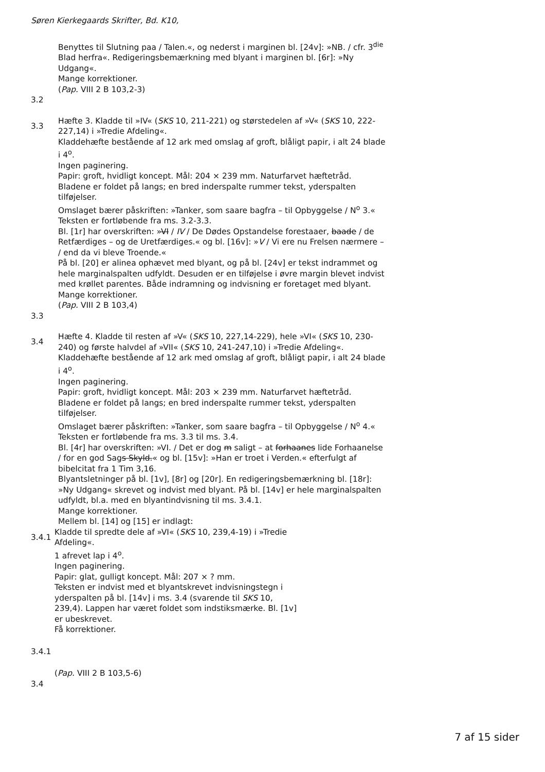Søren Kierkegaards Skrifter, Bd. K10,
Benyttes til Slutning paa / Talen.«, og nederst i marginen bl. [24v]: »NB. / cfr. 3<sup>die</sup> Blad herfra«. Redigeringsbemærkning med blyant i marginen bl. [6r]: »Ny Udgang«.
Mange korrektioner.
(Pap. VIII 2 B 103,2-3)
3.2
3.3
Hæfte 3. Kladde til »IV« (SKS 10, 211-221) og størstedelen af »V« (SKS 10, 222-227,14) i »Tredie Afdeling«.
Kladdehæfte bestående af 12 ark med omslag af groft, blåligt papir, i alt 24 blade i 4<sup>o</sup>.
Ingen paginering.
Papir: groft, hvidligt koncept. Mål: 204 × 239 mm. Naturfarvet hæftetråd.
Bladene er foldet på langs; en bred inderspalte rummer tekst, yderspalten tilføjelser.
Omslaget bærer påskriften: »Tanker, som saare bagfra – til Opbyggelse / N<sup>o</sup> 3.« Teksten er fortløbende fra ms. 3.2-3.3.
Bl. [1r] har overskriften: »VI / IV / De Dødes Opstandelse forestaaer, baade / de Retfærdiges – og de Uretfærdiges.« og bl. [16v]: »V / Vi ere nu Frelsen nærmere – / end da vi bleve Troende.«
På bl. [20] er alinea ophævet med blyant, og på bl. [24v] er tekst indrammet og hele marginalspalten udfyldt. Desuden er en tilføjelse i øvre margin blevet indvist med krøllet parentes. Både indramning og indvisning er foretaget med blyant.
Mange korrektioner.
(Pap. VIII 2 B 103,4)
3.3
3.4
Hæfte 4. Kladde til resten af »V« (SKS 10, 227,14-229), hele »VI« (SKS 10, 230-240) og første halvdel af »VII« (SKS 10, 241-247,10) i »Tredie Afdeling«.
Kladdehæfte bestående af 12 ark med omslag af groft, blåligt papir, i alt 24 blade i 4<sup>o</sup>.
Ingen paginering.
Papir: groft, hvidligt koncept. Mål: 203 × 239 mm. Naturfarvet hæftetråd.
Bladene er foldet på langs; en bred inderspalte rummer tekst, yderspalten tilføjelser.
Omslaget bærer påskriften: »Tanker, som saare bagfra – til Opbyggelse / N<sup>o</sup> 4.« Teksten er fortløbende fra ms. 3.3 til ms. 3.4.
Bl. [4r] har overskriften: »VI. / Det er dog m saligt – at forhaanes lide Forhaanelse / for en god Sags Skyld.« og bl. [15v]: »Han er troet i Verden.« efterfulgt af bibelcitat fra 1 Tim 3,16.
Blyantsletninger på bl. [1v], [8r] og [20r]. En redigeringsbemærkning bl. [18r]: »Ny Udgang« skrevet og indvist med blyant. På bl. [14v] er hele marginalspalten udfyldt, bl.a. med en blyantindvisning til ms. 3.4.1.
Mange korrektioner.
Mellem bl. [14] og [15] er indlagt:
3.4.1
Kladde til spredte dele af »VI« (SKS 10, 239,4-19) i »Tredie Afdeling«.
1 afrevet lap i 4<sup>o</sup>.
Ingen paginering.
Papir: glat, gulligt koncept. Mål: 207 × ? mm.
Teksten er indvist med et blyantskrevet indvisningstegn i yderspalten på bl. [14v] i ms. 3.4 (svarende til SKS 10, 239,4). Lappen har været foldet som indstiksmærke. Bl. [1v] er ubeskrevet.
Få korrektioner.
3.4.1
(Pap. VIII 2 B 103,5-6)
3.4
7 af 15 sider